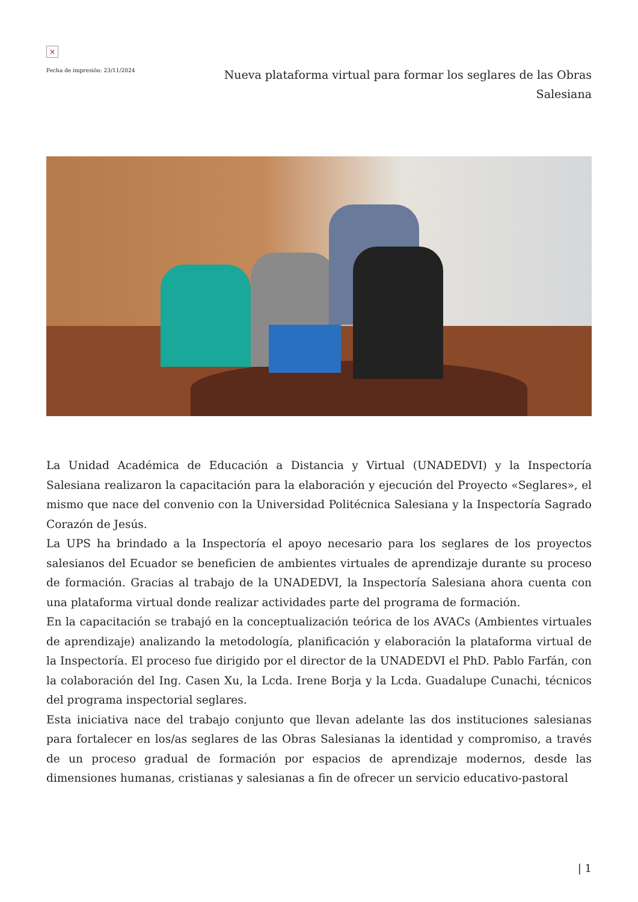×
Fecha de impresión: 23/11/2024
Nueva plataforma virtual para formar los seglares de las Obras Salesiana
La Unidad Académica de Educación a Distancia y Virtual (UNADEDVI) y la Inspectoría Salesiana realizaron la capacitación para la elaboración y ejecución del Proyecto «Seglares», el mismo que nace del convenio con la Universidad Politécnica Salesiana y la Inspectoría Sagrado Corazón de Jesús.
La UPS ha brindado a la Inspectoría el apoyo necesario para los seglares de los proyectos salesianos del Ecuador se beneficien de ambientes virtuales de aprendizaje durante su proceso de formación. Gracias al trabajo de la UNADEDVI, la Inspectoría Salesiana ahora cuenta con una plataforma virtual donde realizar actividades parte del programa de formación.
En la capacitación se trabajó en la conceptualización teórica de los AVACs (Ambientes virtuales de aprendizaje) analizando la metodología, planificación y elaboración la plataforma virtual de la Inspectoría. El proceso fue dirigido por el director de la UNADEDVI el PhD. Pablo Farfán, con la colaboración del Ing. Casen Xu, la Lcda. Irene Borja y la Lcda. Guadalupe Cunachi, técnicos del programa inspectorial seglares.
Esta iniciativa nace del trabajo conjunto que llevan adelante las dos instituciones salesianas para fortalecer en los/as seglares de las Obras Salesianas la identidad y compromiso, a través de un proceso gradual de formación por espacios de aprendizaje modernos, desde las dimensiones humanas, cristianas y salesianas a fin de ofrecer un servicio educativo-pastoral
| 1